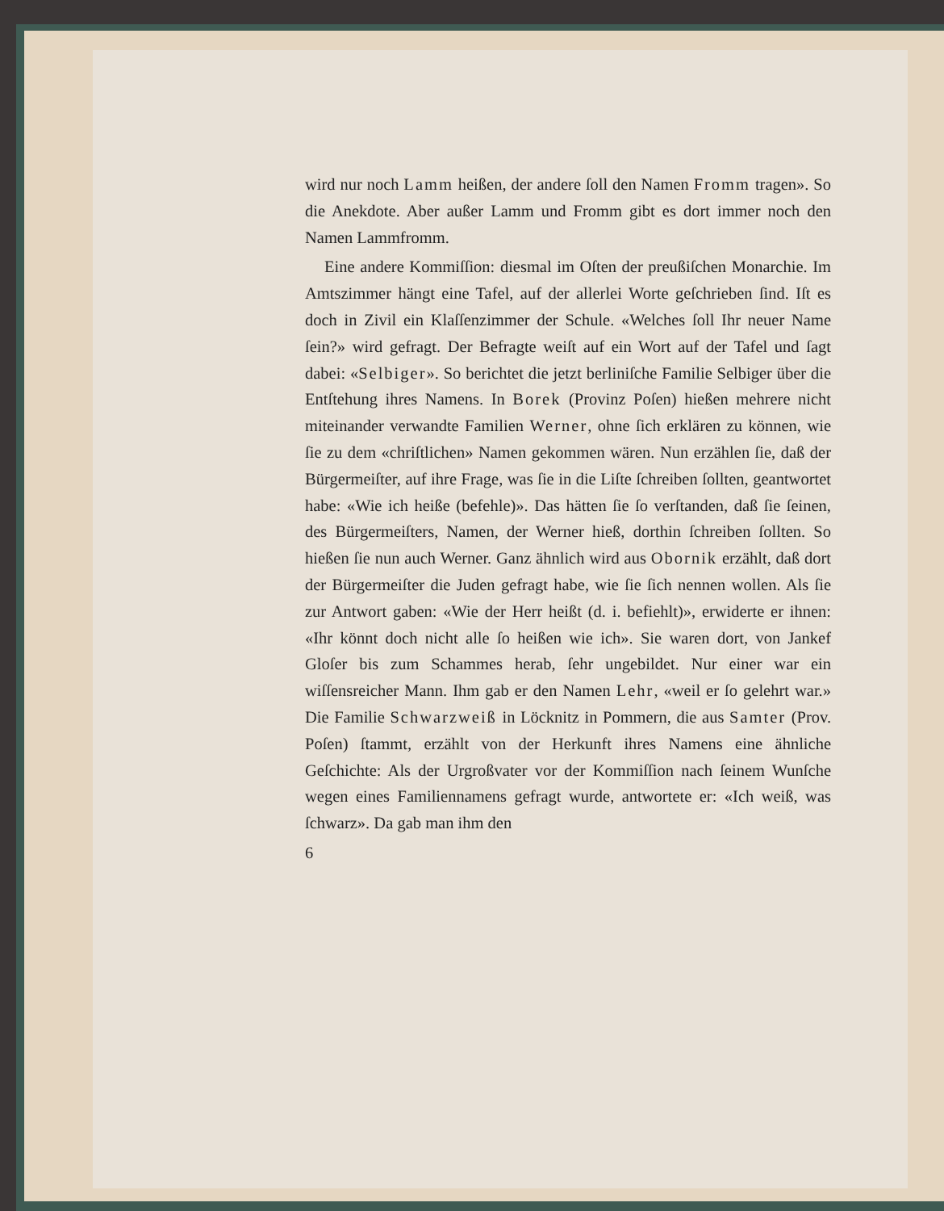wird nur noch Lamm heißen, der andere ſoll den Namen Fromm tragen». So die Anekdote. Aber außer Lamm und Fromm gibt es dort immer noch den Namen Lammfromm.
Eine andere Kommiſſion: diesmal im Oſten der preußiſchen Monarchie. Im Amtszimmer hängt eine Tafel, auf der allerlei Worte geſchrieben ſind. Iſt es doch in Zivil ein Klaſſenzimmer der Schule. «Welches ſoll Ihr neuer Name ſein?» wird gefragt. Der Befragte weiſt auf ein Wort auf der Tafel und ſagt dabei: «Selbiger». So berichtet die jetzt berliniſche Familie Selbiger über die Entſtehung ihres Namens. In Borek (Provinz Poſen) hießen mehrere nicht miteinander verwandte Familien Werner, ohne ſich erklären zu können, wie ſie zu dem «chriſtlichen» Namen gekommen wären. Nun erzählen ſie, daß der Bürgermeiſter, auf ihre Frage, was ſie in die Liſte ſchreiben ſollten, geantwortet habe: «Wie ich heiße (befehle)». Das hätten ſie ſo verſtanden, daß ſie ſeinen, des Bürgermeiſters, Namen, der Werner hieß, dorthin ſchreiben ſollten. So hießen ſie nun auch Werner. Ganz ähnlich wird aus Obornik erzählt, daß dort der Bürgermeiſter die Juden gefragt habe, wie ſie ſich nennen wollen. Als ſie zur Antwort gaben: «Wie der Herr heißt (d. i. befiehlt)», erwiderte er ihnen: «Ihr könnt doch nicht alle ſo heißen wie ich». Sie waren dort, von Jankef Gloſer bis zum Schammes herab, ſehr ungebildet. Nur einer war ein wiſſensreicher Mann. Ihm gab er den Namen Lehr, «weil er ſo gelehrt war.» Die Familie Schwarzweiß in Löcknitz in Pommern, die aus Samter (Prov. Poſen) ſtammt, erzählt von der Herkunft ihres Namens eine ähnliche Geſchichte: Als der Urgroßvater vor der Kommiſſion nach ſeinem Wunſche wegen eines Familiennamens gefragt wurde, antwortete er: «Ich weiß, was ſchwarz». Da gab man ihm den
6